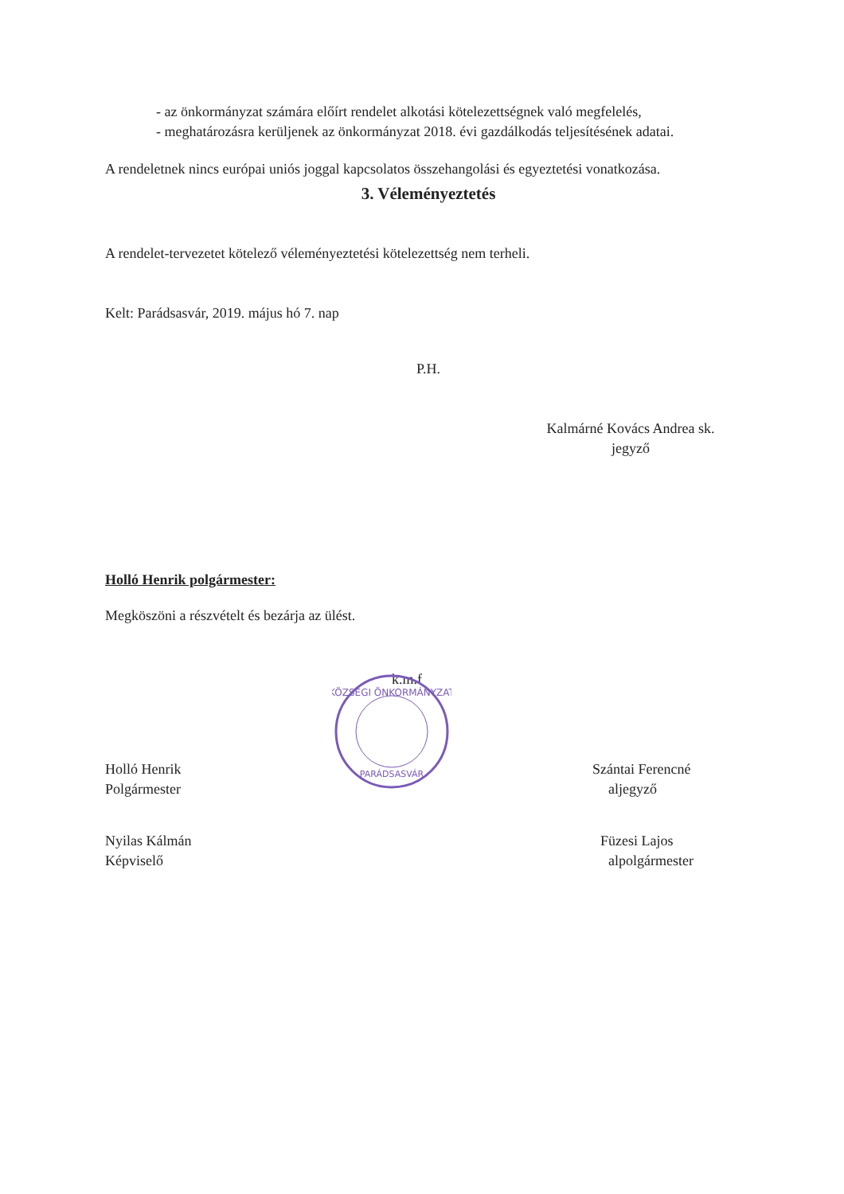- az önkormányzat számára előírt rendelet alkotási kötelezettségnek való megfelelés,
- meghatározásra kerüljenek az önkormányzat 2018. évi gazdálkodás teljesítésének adatai.
A rendeletnek nincs európai uniós joggal kapcsolatos összehangolási és egyeztetési vonatkozása.
3. Véleményeztetés
A rendelet-tervezetet kötelező véleményeztetési kötelezettség nem terheli.
Kelt: Parádsasvár, 2019. május hó 7. nap
P.H.
Kalmárné Kovács Andrea sk.
jegyző
Holló Henrik polgármester:
Megköszöni a részvételt és bezárja az ülést.
k.m.f
Holló Henrik
Polgármester
Nyilas Kálmán
Képviselő
KÖZSÉGI ÖNKORMÁNYZAT
PARÁDSASVÁR
Szántai Ferencné
aljegyző
Füzesi Lajos
alpolgármester